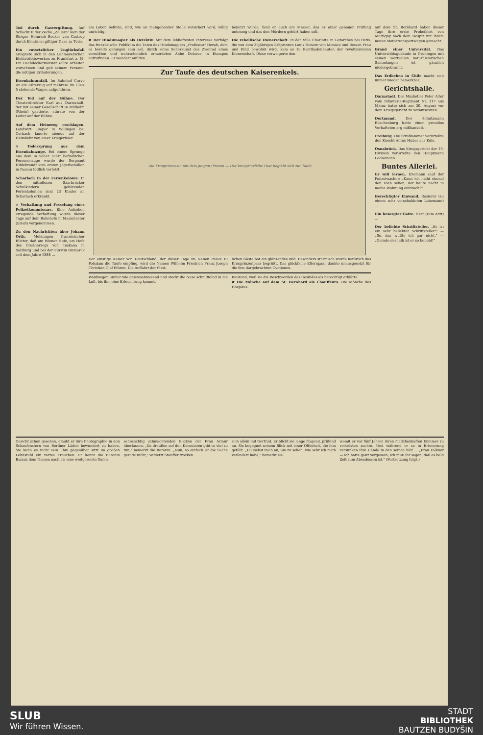Tod durch Gasvergiftung. Auf Schacht II der Zeche „Zollern" kam der Steiger Heinrich Becker von Castrop durch Einatmen giftiger Gase zu Tode.
Ein entsetzlicher Unglücksfall ereignete sich in den Lahmeyerschen Elektrizitätswerken zu Frankfurt a. M. Ein Dachdeckermeister sollte Arbeiten vornehmen und gab seinem Personal die nötigen Erläuterungen.
Eisenbahnunfall. Im Bahnhof Curve ist ein Güterzug auf mehrere im Gleis 5 stehende Wagen aufgefahren.
Der Tod auf der Bühne. Der Theaterdirektor Karl aus Darmstadt, der mit seiner Gesellschaft in Mülheim (Rhein) gastierte, stürzte von der Leiter auf der Bühne.
Auf dem Heimweg erschlagen. Landwirt Limper in Willingen bei Corbach lauerte abends auf der Heimkehr von einer Kriegerfeier.
× Todessprung aus dem Eisenbahnzuge. Bei einem Sprunge aus dem in voller Fahrt befindlichen Personenzuge wurde der Sergeant Hildebrandt vom ersten Jägerbataillon in Passau tödlich verletzt.
Scharlach in der Ferienkolonie. In den mittellosen Saarbrücker Schulkindern gehörenden Ferienkolonien sind 23 Kinder an Scharlach erkrankt.
× Verhaftung und Fesselung eines Polizeikommissars. Eine Aufsehen erregende Verhaftung wurde dieser Tage auf dem Bahnhofe in Masmünster (Elsaß) vorgenommen.
Zu den Nachrichten über Johann Orth. Meldungen französischer Blätter, daß am Wiener Hofe, am Hofe des Großherzogs von Toskana in Salzburg und bei der Fürstin Bismarck seit dem Jahre 1888 ...
am Leben befinde, sind, wie an maßgebender Stelle versichert wird, völlig unrichtig.
# Der Hindumagier als Detektiv. Mit dem lebhaftesten Interesse verfolgt das französische Publikum die Taten des Hindumagiers „Professor" Devah, dem es bereits gelungen sein soll, durch seine Seherkunst das Zweirad eines vermißten und wahrscheinlich ermordeten Abbé Delarue in Etampes aufzufinden. Er wandert auf den
benutzt wurde, fand er auch ein Messer, das er einer genauen Prüfung unterzog und das den Mördern gehört haben soll.
Die rebellische Dienerschaft. In der Villa Charlotte in Lozarches bei Paris, die von dem 35jährigen Erbprinzen Louis Honore von Monaco und dessen Frau und Kind bewohnt wird, kam es zu Barrikadenbauten der revoltierenden Dienerschaft. Diese verweigerte den
Zur Taufe des deutschen Kaiserenkels.
Die Kronprinzessin mit dem jungen Prinzen — Das kronprinzliche Paar begiebt sich zur Taufe
Der einstige Kaiser von Deutschland, der dieser Tage im Neuen Palais zu Potsdam die Taufe empfing, wird die Namen Wilhelm Friedrich Franz Joseph Christian Olaf führen. Die Auffahrt der fürst-
lichen Gäste bot ein glänzendes Bild. Besonders stürmisch wurde natürlich das Kronprinzenpaar begrüßt. Das glückliche Elternpaar dankte unausgesetzt für die ihm dargebrachten Ovationen.
Waldwegen umher wie geistesabwesend und steckt die Nase schnüffelnd in die Luft, bis ihm eine Erleuchtung kommt.
Beistand, weil sie die Beschwerden des Gesindes als berechtigt erklärte.
# Die Mönche auf dem St. Bernhard als Chauffeurs. Die Mönche des Hospizes
auf dem St. Bernhard haben dieser Tage ihre erste Probefahrt von Martigny nach dem Hospiz mit ihrem neuen Motortransportwagen gemacht.
Brand einer Universität. Das Universitätsgebäude in Groningen mit seinen wertvollen naturhistorischen Sammlungen ist gänzlich niedergebrannt.
Das Erdbeben in Chile macht sich immer wieder bemerkbar.
Gerichtshalle.
Darmstadt. Der Musketier Peter Alter vom Infanterie-Regiment Nr. 117 aus Mainz hatte sich am 30. August vor dem Kriegsgericht zu verantworten.
Dortmund. Der Schutzmann Rüschenburg hatte einen grundlos Verhafteten arg mißhandelt.
Freiburg. Die Strafkammer verurteilte den Knecht Anton Huber aus Köln.
Osnabrück. Das Kriegsgericht der 19. Division verurteilte den Hauptmann Lockemann.
Buntes Allerlei.
Er will lernen. Ehemann (auf der Polizeiwache): „Kann ich nicht einmal den Dieb sehen, der heute nacht in meine Wohnung einbrach?"
Berechtigter Einwand. Rasierer (zu einem sehr verschuldeten Lebemann) ...
Ein besorgter Gatte. Herr (zum Arzt) ...
Der beliebte Schriftsteller. „Er ist ein sehr beliebter Schriftsteller!" — „So, das wußte ich gar nicht." — „Gerade deshalb ist er so beliebt!"
Gesicht schon gesehen, glaubt er ihre Photographie in den Schaufenstern von Berliner Läden bewundert zu haben. Sie kann es nicht sein. Ihm gegenüber sitzt im großen Lehnstuhl ein zartes Frauchen. Er kennt die Baronin Bassus dem Namen nach als eine weitgereiste Dame.
sehnsüchtig schmachtenden Blicken der Frau Armur überlassen. „Da draußen auf den Konsulaten gibt es viel zu tun," bemerkt die Baronin. „Nun, so einfach ist die Sache gerade nicht," versetzt Stauffer trocken.
sich allein mit Gertrud. Er blickt sie lange fragend, prüfend an. Sie begegnet seinem Blick mit einer Offenheit, die ihm gefällt. „Du siehst mich an, um zu sehen, wie sehr ich mich verändert habe," bemerkt sie.
womit er vor fünf Jahren ihren mädchenhaften Kummer zu vertrösten suchte. Und während er so in Erinnerung versunken ihre Hände in den seinen hält ... „Frau Falkner — ich hatte ganz vergessen, ich muß ihr sagen, daß es bald Zeit zum Abendessen ist." (Fortsetzung folgt.)
SLUB
Wir führen Wissen.
STADT
BIBLIOTHEK
BAUTZEN BUDYŠIN